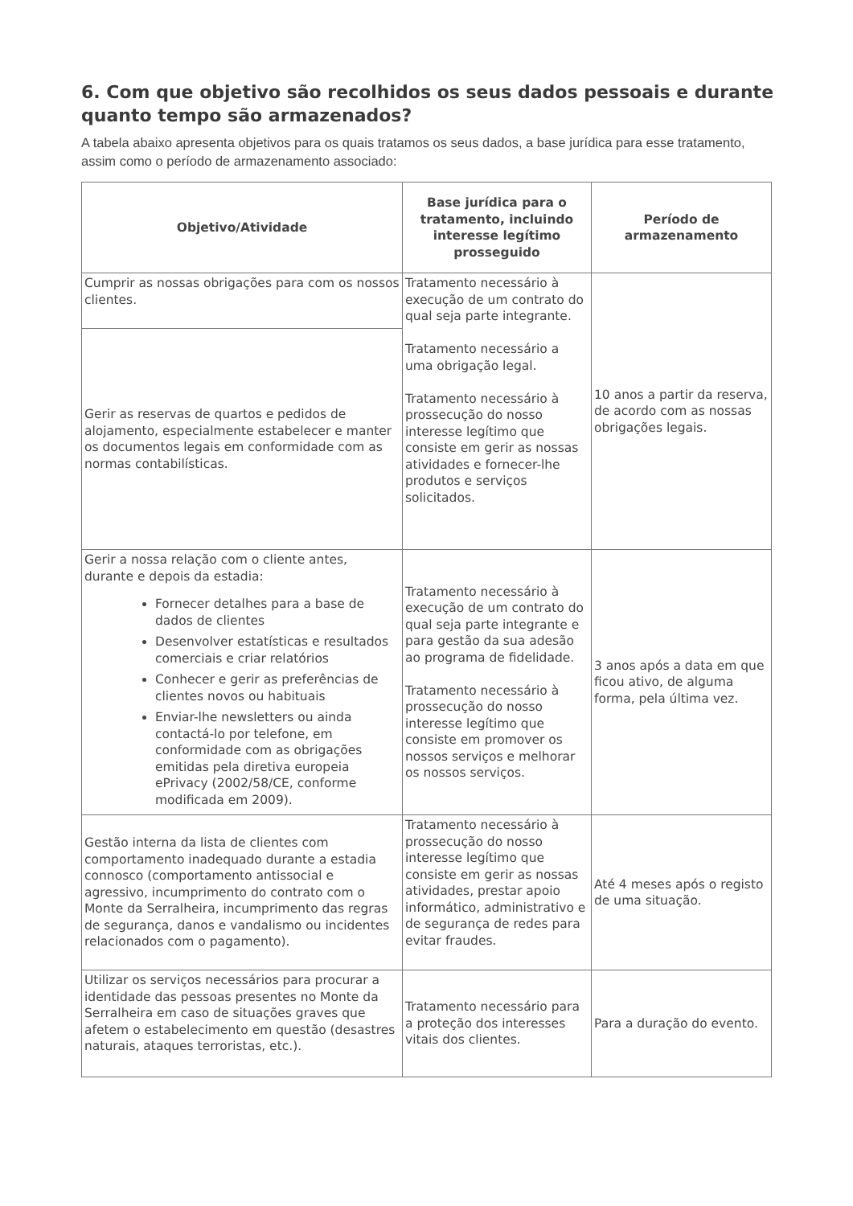6. Com que objetivo são recolhidos os seus dados pessoais e durante quanto tempo são armazenados?
A tabela abaixo apresenta objetivos para os quais tratamos os seus dados, a base jurídica para esse tratamento, assim como o período de armazenamento associado:
| Objetivo/Atividade | Base jurídica para o tratamento, incluindo interesse legítimo prosseguido | Período de armazenamento |
| --- | --- | --- |
| Cumprir as nossas obrigações para com os nossos clientes. | Tratamento necessário à execução de um contrato do qual seja parte integrante. Tratamento necessário a uma obrigação legal. Tratamento necessário à prossecução do nosso interesse legítimo que consiste em gerir as nossas atividades e fornecer-lhe produtos e serviços solicitados. | 10 anos a partir da reserva, de acordo com as nossas obrigações legais. |
| Gerir as reservas de quartos e pedidos de alojamento, especialmente estabelecer e manter os documentos legais em conformidade com as normas contabilísticas. | | |
| Gerir a nossa relação com o cliente antes, durante e depois da estadia: Fornecer detalhes para a base de dados de clientes Desenvolver estatísticas e resultados comerciais e criar relatórios Conhecer e gerir as preferências de clientes novos ou habituais Enviar-lhe newsletters ou ainda contactá-lo por telefone, em conformidade com as obrigações emitidas pela diretiva europeia ePrivacy (2002/58/CE, conforme modificada em 2009). | Tratamento necessário à execução de um contrato do qual seja parte integrante e para gestão da sua adesão ao programa de fidelidade. Tratamento necessário à prossecução do nosso interesse legítimo que consiste em promover os nossos serviços e melhorar os nossos serviços. | 3 anos após a data em que ficou ativo, de alguma forma, pela última vez. |
| Gestão interna da lista de clientes com comportamento inadequado durante a estadia connosco (comportamento antissocial e agressivo, incumprimento do contrato com o Monte da Serralheira, incumprimento das regras de segurança, danos e vandalismo ou incidentes relacionados com o pagamento). | Tratamento necessário à prossecução do nosso interesse legítimo que consiste em gerir as nossas atividades, prestar apoio informático, administrativo e de segurança de redes para evitar fraudes. | Até 4 meses após o registo de uma situação. |
| Utilizar os serviços necessários para procurar a identidade das pessoas presentes no Monte da Serralheira em caso de situações graves que afetem o estabelecimento em questão (desastres naturais, ataques terroristas, etc.). | Tratamento necessário para a proteção dos interesses vitais dos clientes. | Para a duração do evento. |